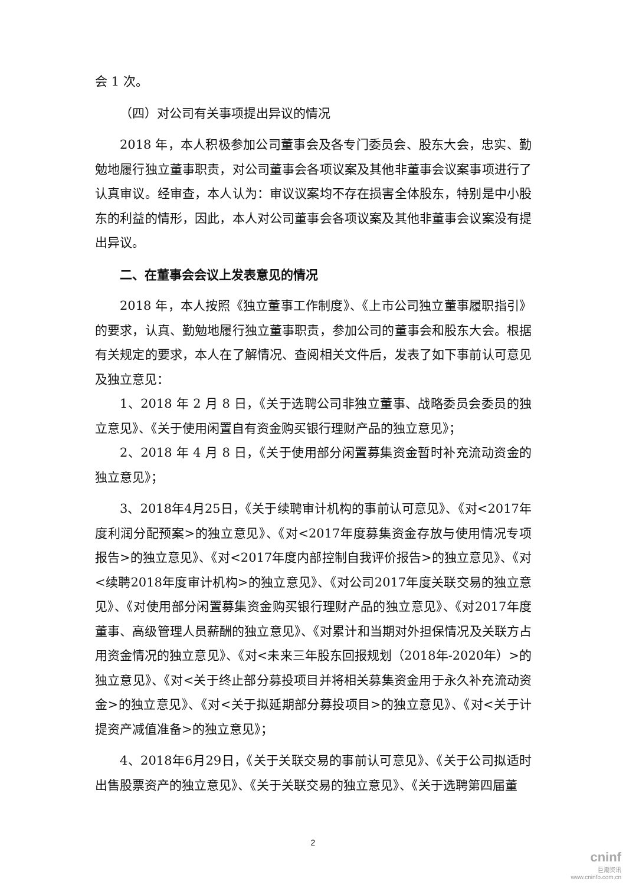会 1 次。
（四）对公司有关事项提出异议的情况
2018 年，本人积极参加公司董事会及各专门委员会、股东大会，忠实、勤勉地履行独立董事职责，对公司董事会各项议案及其他非董事会议案事项进行了认真审议。经审查，本人认为：审议议案均不存在损害全体股东，特别是中小股东的利益的情形，因此，本人对公司董事会各项议案及其他非董事会议案没有提出异议。
二、在董事会会议上发表意见的情况
2018 年，本人按照《独立董事工作制度》、《上市公司独立董事履职指引》的要求，认真、勤勉地履行独立董事职责，参加公司的董事会和股东大会。根据有关规定的要求，本人在了解情况、查阅相关文件后，发表了如下事前认可意见及独立意见：
1、2018 年 2 月 8 日，《关于选聘公司非独立董事、战略委员会委员的独立意见》、《关于使用闲置自有资金购买银行理财产品的独立意见》；
2、2018 年 4 月 8 日，《关于使用部分闲置募集资金暂时补充流动资金的独立意见》；
3、2018年4月25日，《关于续聘审计机构的事前认可意见》、《对<2017年度利润分配预案>的独立意见》、《对<2017年度募集资金存放与使用情况专项报告>的独立意见》、《对<2017年度内部控制自我评价报告>的独立意见》、《对<续聘2018年度审计机构>的独立意见》、《对公司2017年度关联交易的独立意见》、《对使用部分闲置募集资金购买银行理财产品的独立意见》、《对2017年度董事、高级管理人员薪酬的独立意见》、《对累计和当期对外担保情况及关联方占用资金情况的独立意见》、《对<未来三年股东回报规划（2018年-2020年）>的独立意见》、《对<关于终止部分募投项目并将相关募集资金用于永久补充流动资金>的独立意见》、《对<关于拟延期部分募投项目>的独立意见》、《对<关于计提资产减值准备>的独立意见》；
4、2018年6月29日，《关于关联交易的事前认可意见》、《关于公司拟适时出售股票资产的独立意见》、《关于关联交易的独立意见》、《关于选聘第四届董
2
cninf
巨潮资讯
www.cninfo.com.cn